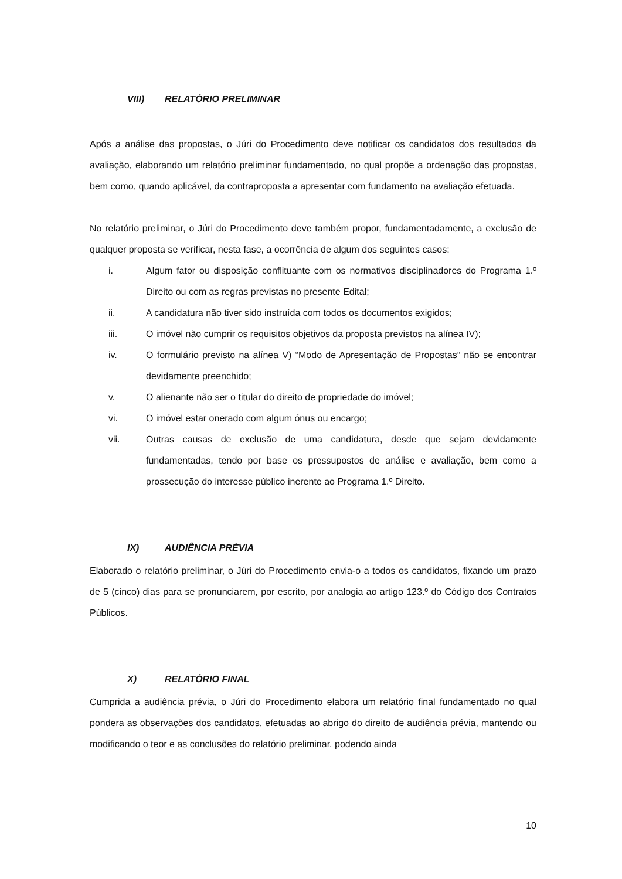VIII) RELATÓRIO PRELIMINAR
Após a análise das propostas, o Júri do Procedimento deve notificar os candidatos dos resultados da avaliação, elaborando um relatório preliminar fundamentado, no qual propõe a ordenação das propostas, bem como, quando aplicável, da contraproposta a apresentar com fundamento na avaliação efetuada.
No relatório preliminar, o Júri do Procedimento deve também propor, fundamentadamente, a exclusão de qualquer proposta se verificar, nesta fase, a ocorrência de algum dos seguintes casos:
i. Algum fator ou disposição conflituante com os normativos disciplinadores do Programa 1.º Direito ou com as regras previstas no presente Edital;
ii. A candidatura não tiver sido instruída com todos os documentos exigidos;
iii. O imóvel não cumprir os requisitos objetivos da proposta previstos na alínea IV);
iv. O formulário previsto na alínea V) “Modo de Apresentação de Propostas” não se encontrar devidamente preenchido;
v. O alienante não ser o titular do direito de propriedade do imóvel;
vi. O imóvel estar onerado com algum ónus ou encargo;
vii. Outras causas de exclusão de uma candidatura, desde que sejam devidamente fundamentadas, tendo por base os pressupostos de análise e avaliação, bem como a prossecução do interesse público inerente ao Programa 1.º Direito.
IX) AUDIÊNCIA PRÉVIA
Elaborado o relatório preliminar, o Júri do Procedimento envia-o a todos os candidatos, fixando um prazo de 5 (cinco) dias para se pronunciarem, por escrito, por analogia ao artigo 123.º do Código dos Contratos Públicos.
X) RELATÓRIO FINAL
Cumprida a audiência prévia, o Júri do Procedimento elabora um relatório final fundamentado no qual pondera as observações dos candidatos, efetuadas ao abrigo do direito de audiência prévia, mantendo ou modificando o teor e as conclusões do relatório preliminar, podendo ainda
10